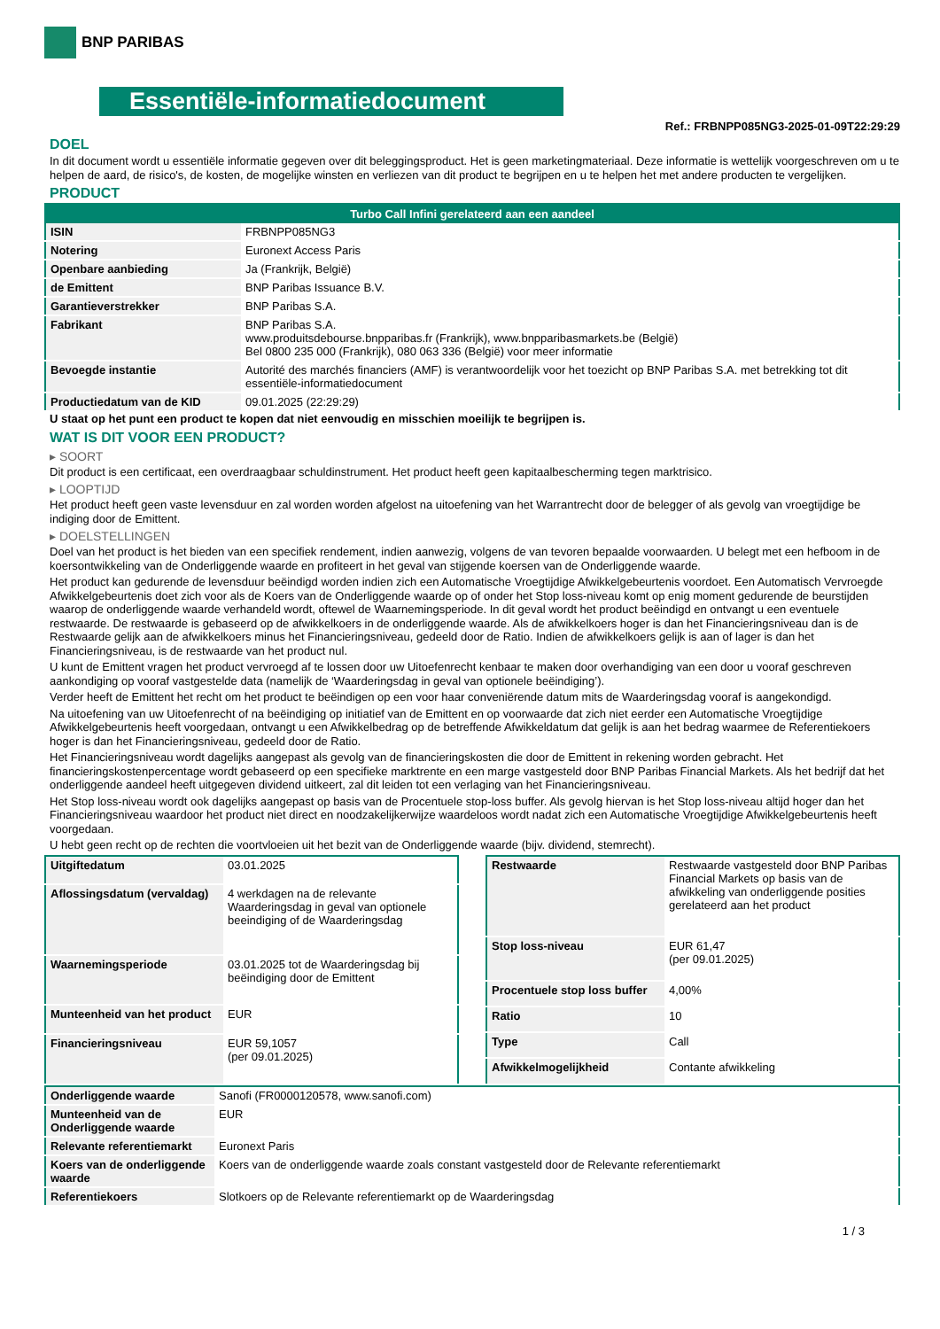BNP PARIBAS
Essentiële-informatiedocument
Ref.: FRBNPP085NG3-2025-01-09T22:29:29
DOEL
In dit document wordt u essentiële informatie gegeven over dit beleggingsproduct. Het is geen marketingmateriaal. Deze informatie is wettelijk voorgeschreven om u te helpen de aard, de risico's, de kosten, de mogelijke winsten en verliezen van dit product te begrijpen en u te helpen het met andere producten te vergelijken.
PRODUCT
| Turbo Call Infini gerelateerd aan een aandeel | |
| --- | --- |
| ISIN | FRBNPP085NG3 |
| Notering | Euronext Access Paris |
| Openbare aanbieding | Ja (Frankrijk, België) |
| de Emittent | BNP Paribas Issuance B.V. |
| Garantieverstrekker | BNP Paribas S.A. |
| Fabrikant | BNP Paribas S.A. www.produitsdebourse.bnpparibas.fr (Frankrijk), www.bnpparibasmarkets.be (België) Bel 0800 235 000 (Frankrijk), 080 063 336 (België) voor meer informatie |
| Bevoegde instantie | Autorité des marchés financiers (AMF) is verantwoordelijk voor het toezicht op BNP Paribas S.A. met betrekking tot dit essentiële-informatiedocument |
| Productiedatum van de KID | 09.01.2025 (22:29:29) |
U staat op het punt een product te kopen dat niet eenvoudig en misschien moeilijk te begrijpen is.
WAT IS DIT VOOR EEN PRODUCT?
▸ SOORT
Dit product is een certificaat, een overdraagbaar schuldinstrument. Het product heeft geen kapitaalbescherming tegen marktrisico.
▸ LOOPTIJD
Het product heeft geen vaste levensduur en zal worden worden afgelost na uitoefening van het Warrantrecht door de belegger of als gevolg van vroegtijdige be indiging door de Emittent.
▸ DOELSTELLINGEN
Doel van het product is het bieden van een specifiek rendement, indien aanwezig, volgens de van tevoren bepaalde voorwaarden. U belegt met een hefboom in de koersontwikkeling van de Onderliggende waarde en profiteert in het geval van stijgende koersen van de Onderliggende waarde.
Het product kan gedurende de levensduur beëindigd worden indien zich een Automatische Vroegtijdige Afwikkelgebeurtenis voordoet. Een Automatisch Vervroegde Afwikkelgebeurtenis doet zich voor als de Koers van de Onderliggende waarde op of onder het Stop loss-niveau komt op enig moment gedurende de beurstijden waarop de onderliggende waarde verhandeld wordt, oftewel de Waarnemingsperiode. In dit geval wordt het product beëindigd en ontvangt u een eventuele restwaarde. De restwaarde is gebaseerd op de afwikkelkoers in de onderliggende waarde. Als de afwikkelkoers hoger is dan het Financieringsniveau dan is de Restwaarde gelijk aan de afwikkelkoers minus het Financieringsniveau, gedeeld door de Ratio. Indien de afwikkelkoers gelijk is aan of lager is dan het Financieringsniveau, is de restwaarde van het product nul.
U kunt de Emittent vragen het product vervroegd af te lossen door uw Uitoefenrecht kenbaar te maken door overhandiging van een door u vooraf geschreven aankondiging op vooraf vastgestelde data (namelijk de ‘Waarderingsdag in geval van optionele beëindiging’).
Verder heeft de Emittent het recht om het product te beëindigen op een voor haar conveniërende datum mits de Waarderingsdag vooraf is aangekondigd.
Na uitoefening van uw Uitoefenrecht of na beëindiging op initiatief van de Emittent en op voorwaarde dat zich niet eerder een Automatische Vroegtijdige Afwikkelgebeurtenis heeft voorgedaan, ontvangt u een Afwikkelbedrag op de betreffende Afwikkeldatum dat gelijk is aan het bedrag waarmee de Referentiekoers hoger is dan het Financieringsniveau, gedeeld door de Ratio.
Het Financieringsniveau wordt dagelijks aangepast als gevolg van de financieringskosten die door de Emittent in rekening worden gebracht. Het financieringskostenpercentage wordt gebaseerd op een specifieke marktrente en een marge vastgesteld door BNP Paribas Financial Markets. Als het bedrijf dat het onderliggende aandeel heeft uitgegeven dividend uitkeert, zal dit leiden tot een verlaging van het Financieringsniveau.
Het Stop loss-niveau wordt ook dagelijks aangepast op basis van de Procentuele stop-loss buffer. Als gevolg hiervan is het Stop loss-niveau altijd hoger dan het Financieringsniveau waardoor het product niet direct en noodzakelijkerwijze waardeloos wordt nadat zich een Automatische Vroegtijdige Afwikkelgebeurtenis heeft voorgedaan.
U hebt geen recht op de rechten die voortvloeien uit het bezit van de Onderliggende waarde (bijv. dividend, stemrecht).
| Uitgiftedatum | 03.01.2025 |
| Aflossingsdatum (vervaldag) | 4 werkdagen na de relevante Waarderingsdag in geval van optionele beeindiging of de Waarderingsdag |
| Waarnemingsperiode | 03.01.2025 tot de Waarderingsdag bij beëindiging door de Emittent |
| Munteenheid van het product | EUR |
| Financieringsniveau | EUR 59,1057 (per 09.01.2025) |
| Restwaarde | Restwaarde vastgesteld door BNP Paribas Financial Markets op basis van de afwikkeling van onderliggende posities gerelateerd aan het product |
| Stop loss-niveau | EUR 61,47 (per 09.01.2025) |
| Procentuele stop loss buffer | 4,00% |
| Ratio | 10 |
| Type | Call |
| Afwikkelmogelijkheid | Contante afwikkeling |
| Onderliggende waarde | Sanofi (FR0000120578, www.sanofi.com) |
| Munteenheid van de Onderliggende waarde | EUR |
| Relevante referentiemarkt | Euronext Paris |
| Koers van de onderliggende waarde | Koers van de onderliggende waarde zoals constant vastgesteld door de Relevante referentiemarkt |
| Referentiekoers | Slotkoers op de Relevante referentiemarkt op de Waarderingsdag |
1 / 3